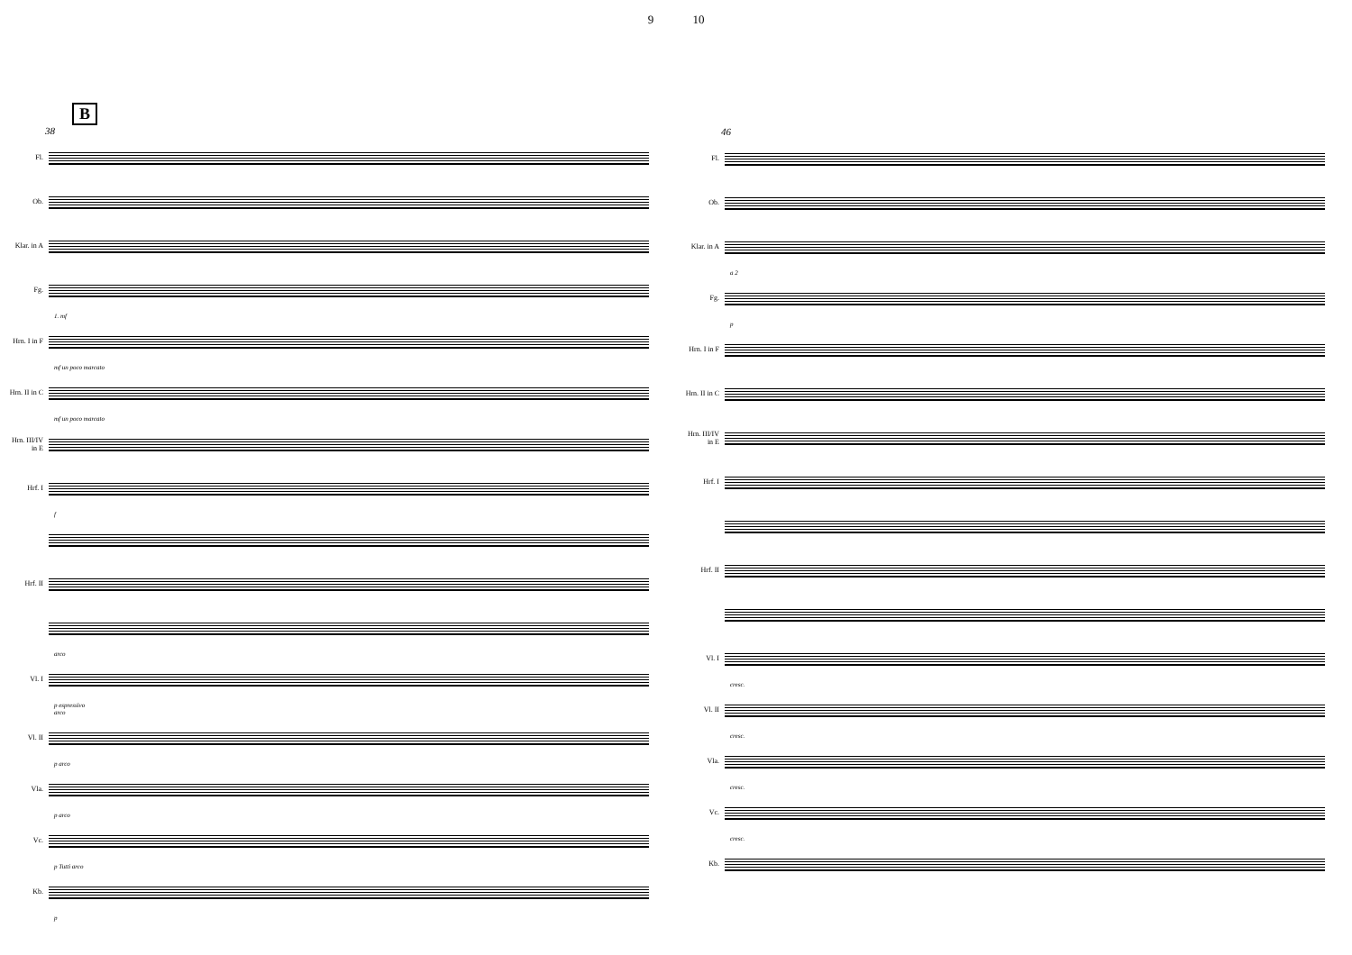9 10
B
38
Fl.
Ob.
Klar. in A
Fg.
1. mf
Hrn. I in F
mf un poco marcato
Hrn. II in C
mf un poco marcato
Hrn. III/IV in E
Hrf. I
f
Hrf. II
arco
Vl. I
p espressivo
arco
Vl. II
p arco
Vla.
p arco
Vc.
p Tutti arco
Kb.
p
46
Fl.
Ob.
Klar. in A
a 2
Fg.
p
Hrn. I in F
Hrn. II in C
Hrn. III/IV in E
Hrf. I
Hrf. II
Vl. I
cresc.
Vl. II
cresc.
Vla.
cresc.
Vc.
cresc.
Kb.